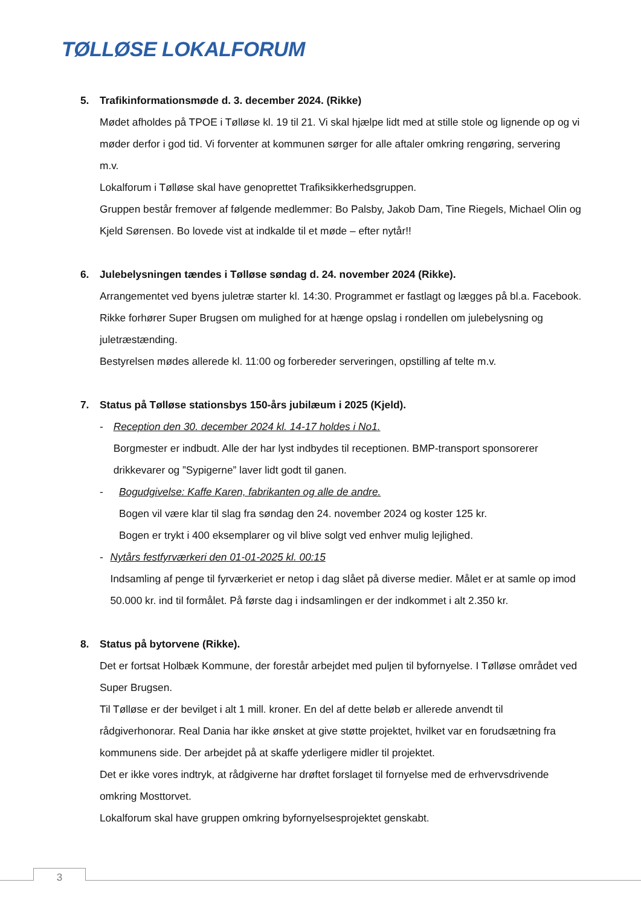TØLLØSE LOKALFORUM
5. Trafikinformationsmøde d. 3. december 2024. (Rikke)
Mødet afholdes på TPOE i Tølløse kl. 19 til 21. Vi skal hjælpe lidt med at stille stole og lignende op og vi møder derfor i god tid. Vi forventer at kommunen sørger for alle aftaler omkring rengøring, servering m.v.
Lokalforum i Tølløse skal have genoprettet Trafiksikkerhedsgruppen.
Gruppen består fremover af følgende medlemmer: Bo Palsby, Jakob Dam, Tine Riegels, Michael Olin og Kjeld Sørensen. Bo lovede vist at indkalde til et møde – efter nytår!!
6. Julebelysningen tændes i Tølløse søndag d. 24. november 2024 (Rikke).
Arrangementet ved byens juletræ starter kl. 14:30. Programmet er fastlagt og lægges på bl.a. Facebook. Rikke forhører Super Brugsen om mulighed for at hænge opslag i rondellen om julebelysning og juletræstænding.
Bestyrelsen mødes allerede kl. 11:00 og forbereder serveringen, opstilling af telte m.v.
7. Status på Tølløse stationsbys 150-års jubilæum i 2025 (Kjeld).
- Reception den 30. december 2024 kl. 14-17 holdes i No1.
Borgmester er indbudt. Alle der har lyst indbydes til receptionen. BMP-transport sponsorerer drikkevarer og ”Sypigerne” laver lidt godt til ganen.
- Bogudgivelse: Kaffe Karen, fabrikanten og alle de andre.
Bogen vil være klar til slag fra søndag den 24. november 2024 og koster 125 kr.
Bogen er trykt i 400 eksemplarer og vil blive solgt ved enhver mulig lejlighed.
- Nytårs festfyrværkeri den 01-01-2025 kl. 00:15
Indsamling af penge til fyrværkeriet er netop i dag slået på diverse medier. Målet er at samle op imod 50.000 kr. ind til formålet. På første dag i indsamlingen er der indkommet i alt 2.350 kr.
8. Status på bytorvene (Rikke).
Det er fortsat Holbæk Kommune, der forestår arbejdet med puljen til byfornyelse. I Tølløse området ved Super Brugsen.
Til Tølløse er der bevilget i alt 1 mill. kroner. En del af dette beløb er allerede anvendt til rådgiverhonorar. Real Dania har ikke ønsket at give støtte projektet, hvilket var en forudsætning fra kommunens side. Der arbejdet på at skaffe yderligere midler til projektet.
Det er ikke vores indtryk, at rådgiverne har drøftet forslaget til fornyelse med de erhvervsdrivende omkring Mosttorvet.
Lokalforum skal have gruppen omkring byfornyelsesprojektet genskabt.
3